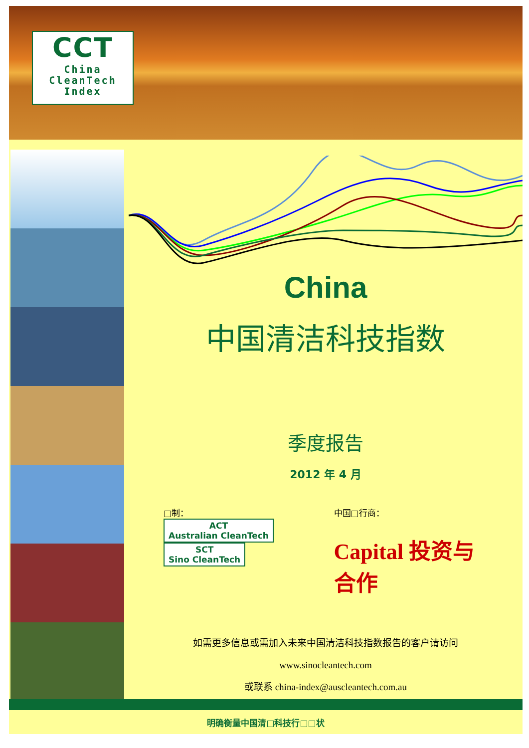CCT
China
CleanTech
Index
China
中国清洁科技指数
季度报告
2012 年 4 月
□制：
ACT
Australian CleanTech SCT
Sino CleanTech
中国□行商：
Capital 投资与合作
如需更多信息或需加入未来中国清洁科技指数报告的客户请访问
www.sinocleantech.com
或联系 china-index@auscleantech.com.au
明确衡量中国清□科技行□□状